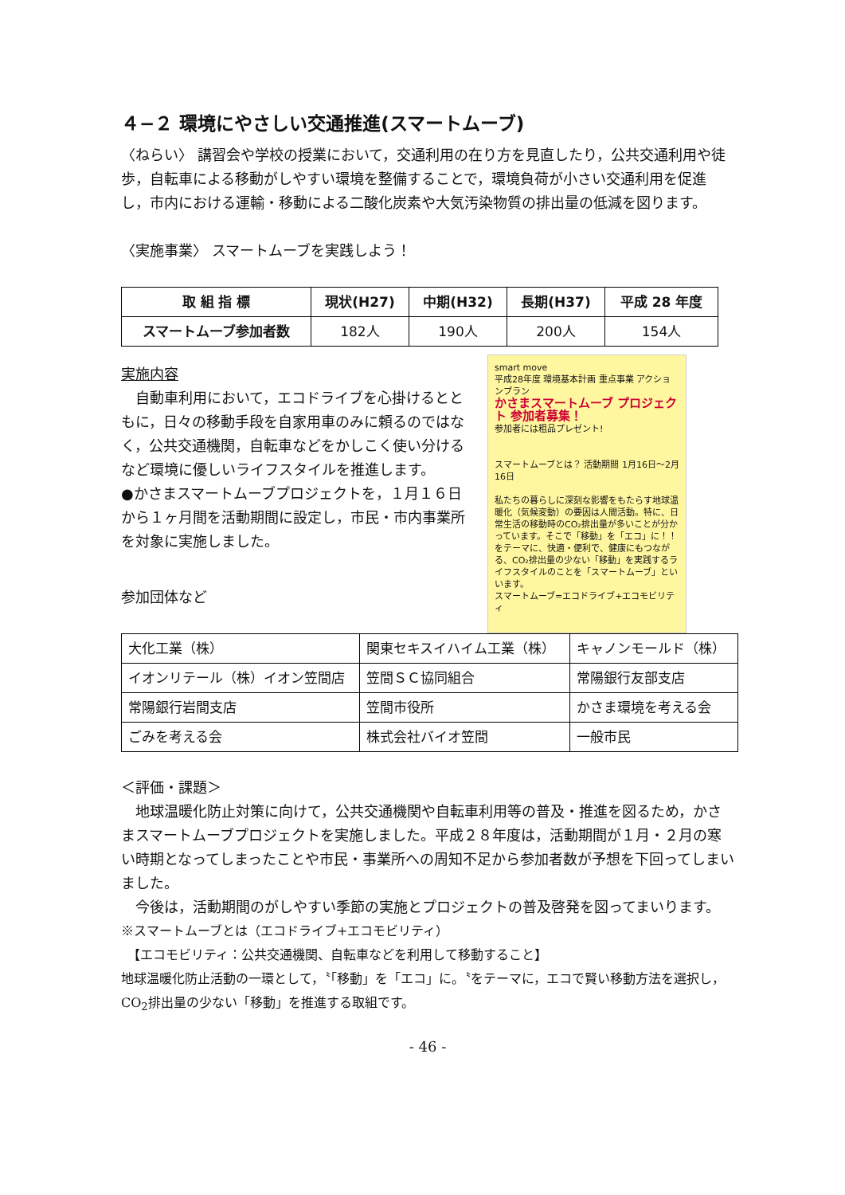４−２ 環境にやさしい交通推進(スマートムーブ)
〈ねらい〉 講習会や学校の授業において，交通利用の在り方を見直したり，公共交通利用や徒歩，自転車による移動がしやすい環境を整備することで，環境負荷が小さい交通利用を促進し，市内における運輸・移動による二酸化炭素や大気汚染物質の排出量の低減を図ります。
〈実施事業〉 スマートムーブを実践しよう！
| 取 組 指 標 | 現状(H27) | 中期(H32) | 長期(H37) | 平成 28 年度 |
| --- | --- | --- | --- | --- |
| スマートムーブ参加者数 | 182人 | 190人 | 200人 | 154人 |
実施内容
　自動車利用において，エコドライブを心掛けるとともに，日々の移動手段を自家用車のみに頼るのではなく，公共交通機関，自転車などをかしこく使い分けるなど環境に優しいライフスタイルを推進します。
●かさまスマートムーブプロジェクトを，１月１６日から１ヶ月間を活動期間に設定し，市民・市内事業所を対象に実施しました。
参加団体など
smart move
平成28年度 環境基本計画 重点事業 アクションプラン
かさまスマートムーブ プロジェクト 参加者募集！
参加者には粗品プレゼント!
スマートムーブとは？ 活動期間 1月16日～2月16日
私たちの暮らしに深刻な影響をもたらす地球温暖化（気候変動）の要因は人間活動。特に、日常生活の移動時のCO₂排出量が多いことが分かっています。そこで「移動」を「エコ」に！！をテーマに、快適・便利で、健康にもつながる、CO₂排出量の少ない「移動」を実践するライフスタイルのことを「スマートムーブ」といいます。
スマートムーブ=エコドライブ+エコモビリティ
| 大化工業（株） | 関東セキスイハイム工業（株） | キャノンモールド（株） |
| イオンリテール（株）イオン笠間店 | 笠間ＳＣ協同組合 | 常陽銀行友部支店 |
| 常陽銀行岩間支店 | 笠間市役所 | かさま環境を考える会 |
| ごみを考える会 | 株式会社バイオ笠間 | 一般市民 |
＜評価・課題＞
　地球温暖化防止対策に向けて，公共交通機関や自転車利用等の普及・推進を図るため，かさまスマートムーブプロジェクトを実施しました。平成２８年度は，活動期間が１月・２月の寒い時期となってしまったことや市民・事業所への周知不足から参加者数が予想を下回ってしまいました。
　今後は，活動期間のがしやすい季節の実施とプロジェクトの普及啓発を図ってまいります。
※スマートムーブとは（エコドライブ+エコモビリティ）
　【エコモビリティ：公共交通機関、自転車などを利用して移動すること】
地球温暖化防止活動の一環として，〝「移動」を「エコ」に。〝をテーマに，エコで賢い移動方法を選択し，CO<sub>2</sub>排出量の少ない「移動」を推進する取組です。
- 46 -